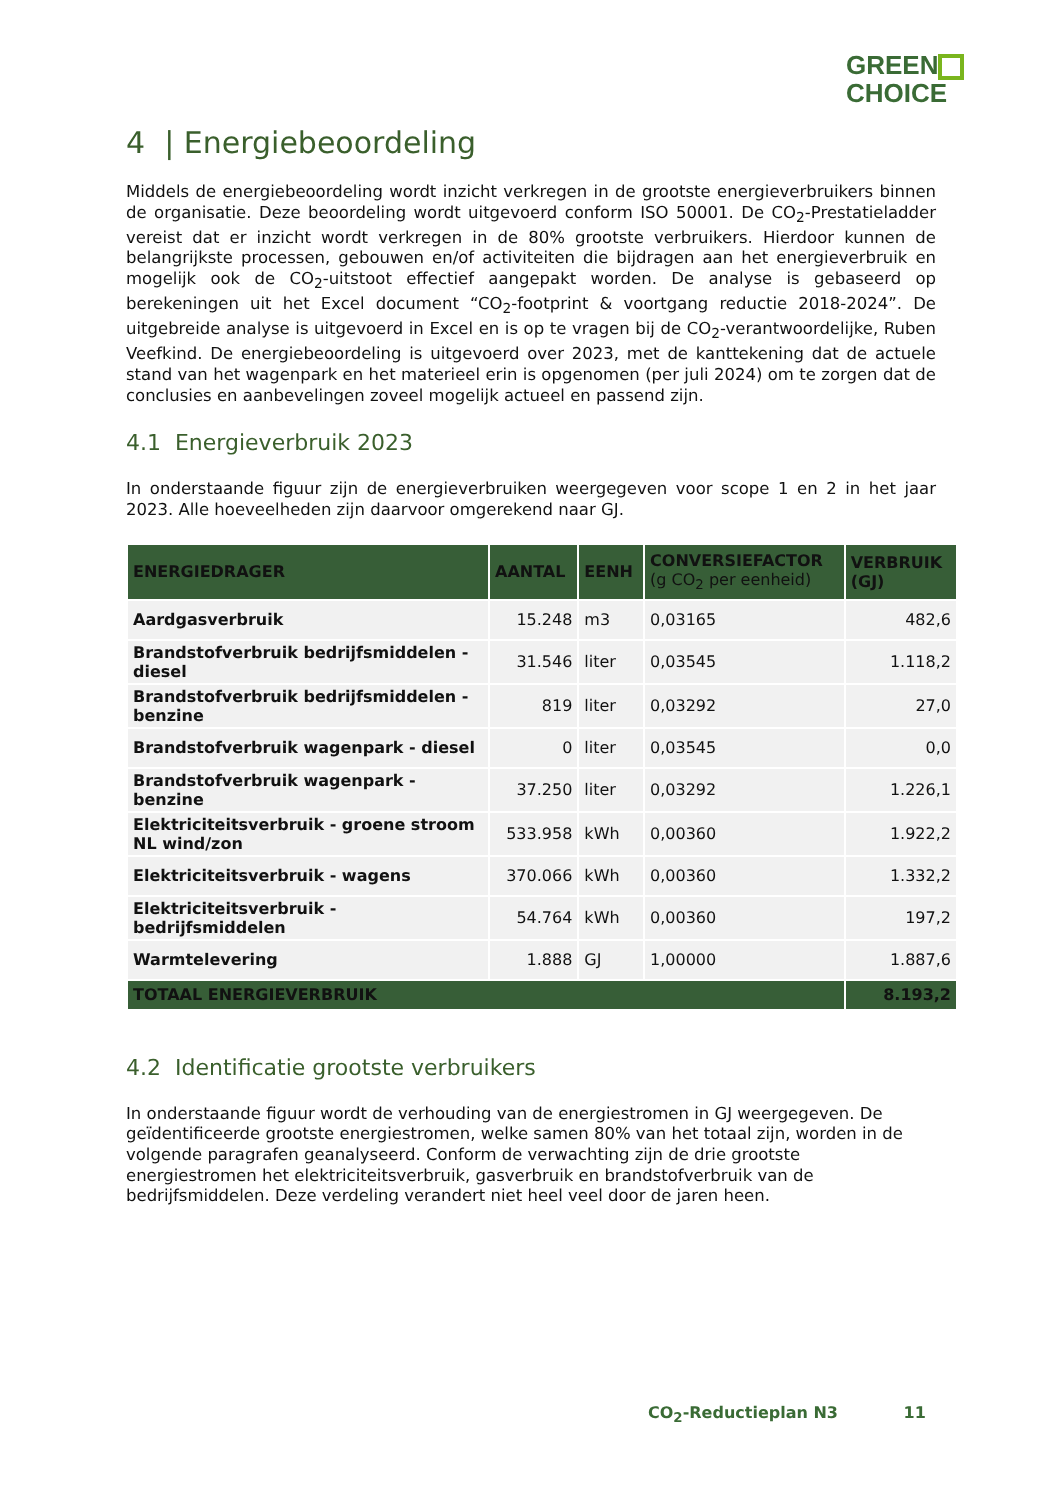GREEN
CHOICE
4 | Energiebeoordeling
Middels de energiebeoordeling wordt inzicht verkregen in de grootste energieverbruikers binnen de organisatie. Deze beoordeling wordt uitgevoerd conform ISO 50001. De CO<sub>2</sub>-Prestatieladder vereist dat er inzicht wordt verkregen in de 80% grootste verbruikers. Hierdoor kunnen de belangrijkste processen, gebouwen en/of activiteiten die bijdragen aan het energieverbruik en mogelijk ook de CO<sub>2</sub>-uitstoot effectief aangepakt worden. De analyse is gebaseerd op berekeningen uit het Excel document “CO<sub>2</sub>-footprint & voortgang reductie 2018-2024”. De uitgebreide analyse is uitgevoerd in Excel en is op te vragen bij de CO<sub>2</sub>-verantwoordelijke, Ruben Veefkind. De energiebeoordeling is uitgevoerd over 2023, met de kanttekening dat de actuele stand van het wagenpark en het materieel erin is opgenomen (per juli 2024) om te zorgen dat de conclusies en aanbevelingen zoveel mogelijk actueel en passend zijn.
4.1 Energieverbruik 2023
In onderstaande figuur zijn de energieverbruiken weergegeven voor scope 1 en 2 in het jaar 2023. Alle hoeveelheden zijn daarvoor omgerekend naar GJ.
| ENERGIEDRAGER | AANTAL | EENH | CONVERSIEFACTOR (g CO<sub>2</sub> per eenheid) | VERBRUIK (GJ) |
| --- | --- | --- | --- | --- |
| Aardgasverbruik | 15.248 | m3 | 0,03165 | 482,6 |
| Brandstofverbruik bedrijfsmiddelen - diesel | 31.546 | liter | 0,03545 | 1.118,2 |
| Brandstofverbruik bedrijfsmiddelen - benzine | 819 | liter | 0,03292 | 27,0 |
| Brandstofverbruik wagenpark - diesel | 0 | liter | 0,03545 | 0,0 |
| Brandstofverbruik wagenpark - benzine | 37.250 | liter | 0,03292 | 1.226,1 |
| Elektriciteitsverbruik - groene stroom NL wind/zon | 533.958 | kWh | 0,00360 | 1.922,2 |
| Elektriciteitsverbruik - wagens | 370.066 | kWh | 0,00360 | 1.332,2 |
| Elektriciteitsverbruik - bedrijfsmiddelen | 54.764 | kWh | 0,00360 | 197,2 |
| Warmtelevering | 1.888 | GJ | 1,00000 | 1.887,6 |
| TOTAAL ENERGIEVERBRUIK | | | | 8.193,2 |
4.2 Identificatie grootste verbruikers
In onderstaande figuur wordt de verhouding van de energiestromen in GJ weergegeven. De geïdentificeerde grootste energiestromen, welke samen 80% van het totaal zijn, worden in de volgende paragrafen geanalyseerd. Conform de verwachting zijn de drie grootste energiestromen het elektriciteitsverbruik, gasverbruik en brandstofverbruik van de bedrijfsmiddelen. Deze verdeling verandert niet heel veel door de jaren heen.
CO<sub>2</sub>-Reductieplan N3 11